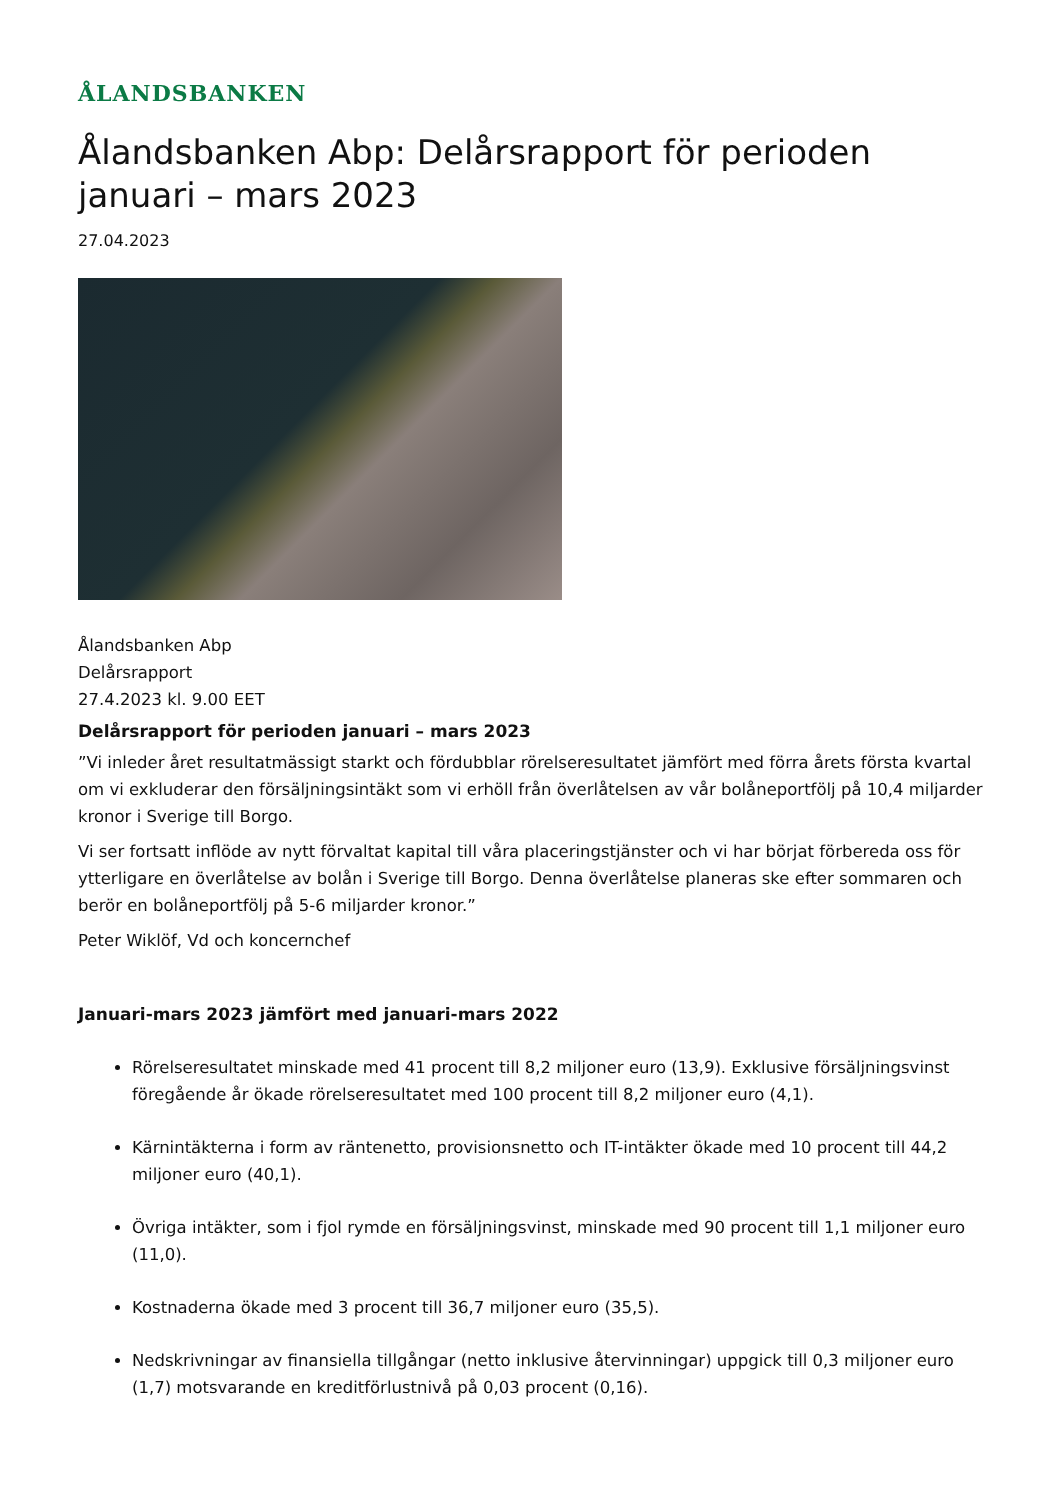ÅLANDSBANKEN
Ålandsbanken Abp: Delårsrapport för perioden januari – mars 2023
27.04.2023
Ålandsbanken Abp
Delårsrapport
27.4.2023 kl. 9.00 EET
Delårsrapport för perioden januari – mars 2023
”Vi inleder året resultatmässigt starkt och fördubblar rörelseresultatet jämfört med förra årets första kvartal om vi exkluderar den försäljningsintäkt som vi erhöll från överlåtelsen av vår bolåneportfölj på 10,4 miljarder kronor i Sverige till Borgo.
Vi ser fortsatt inflöde av nytt förvaltat kapital till våra placeringstjänster och vi har börjat förbereda oss för ytterligare en överlåtelse av bolån i Sverige till Borgo. Denna överlåtelse planeras ske efter sommaren och berör en bolåneportfölj på 5-6 miljarder kronor.”
Peter Wiklöf, Vd och koncernchef
Januari-mars 2023 jämfört med januari-mars 2022
Rörelseresultatet minskade med 41 procent till 8,2 miljoner euro (13,9). Exklusive försäljningsvinst föregående år ökade rörelseresultatet med 100 procent till 8,2 miljoner euro (4,1).
Kärnintäkterna i form av räntenetto, provisionsnetto och IT-intäkter ökade med 10 procent till 44,2 miljoner euro (40,1).
Övriga intäkter, som i fjol rymde en försäljningsvinst, minskade med 90 procent till 1,1 miljoner euro (11,0).
Kostnaderna ökade med 3 procent till 36,7 miljoner euro (35,5).
Nedskrivningar av finansiella tillgångar (netto inklusive återvinningar) uppgick till 0,3 miljoner euro (1,7) motsvarande en kreditförlustnivå på 0,03 procent (0,16).